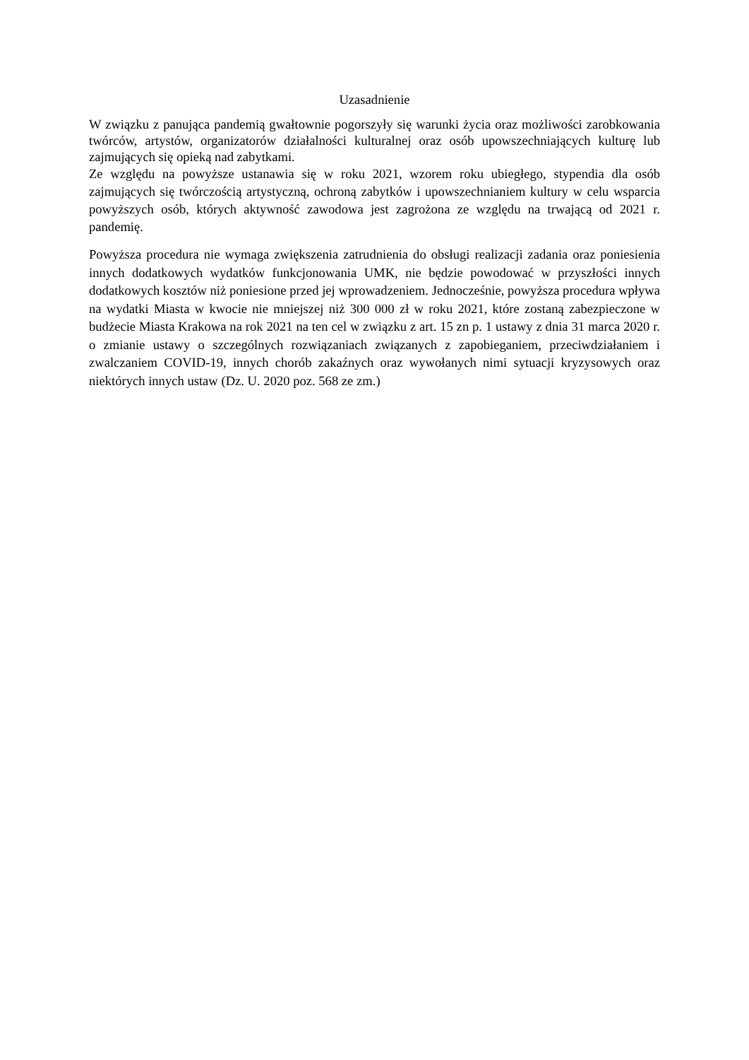Uzasadnienie
W związku z panująca pandemią gwałtownie pogorszyły się warunki życia oraz możliwości zarobkowania twórców, artystów, organizatorów działalności kulturalnej oraz osób upowszechniających kulturę lub zajmujących się opieką nad zabytkami.
Ze względu na powyższe ustanawia się w roku 2021, wzorem roku ubiegłego, stypendia dla osób zajmujących się twórczością artystyczną, ochroną zabytków i upowszechnianiem kultury w celu wsparcia powyższych osób, których aktywność zawodowa jest zagrożona ze względu na trwającą od 2021 r. pandemię.
Powyższa procedura nie wymaga zwiększenia zatrudnienia do obsługi realizacji zadania oraz poniesienia innych dodatkowych wydatków funkcjonowania UMK, nie będzie powodować w przyszłości innych dodatkowych kosztów niż poniesione przed jej wprowadzeniem. Jednocześnie, powyższa procedura wpływa na wydatki Miasta w kwocie nie mniejszej niż 300 000 zł w roku 2021, które zostaną zabezpieczone w budżecie Miasta Krakowa na rok 2021 na ten cel w związku z art. 15 zn p. 1 ustawy z dnia 31 marca 2020 r. o zmianie ustawy o szczególnych rozwiązaniach związanych z zapobieganiem, przeciwdziałaniem i zwalczaniem COVID-19, innych chorób zakaźnych oraz wywołanych nimi sytuacji kryzysowych oraz niektórych innych ustaw (Dz. U. 2020 poz. 568 ze zm.)